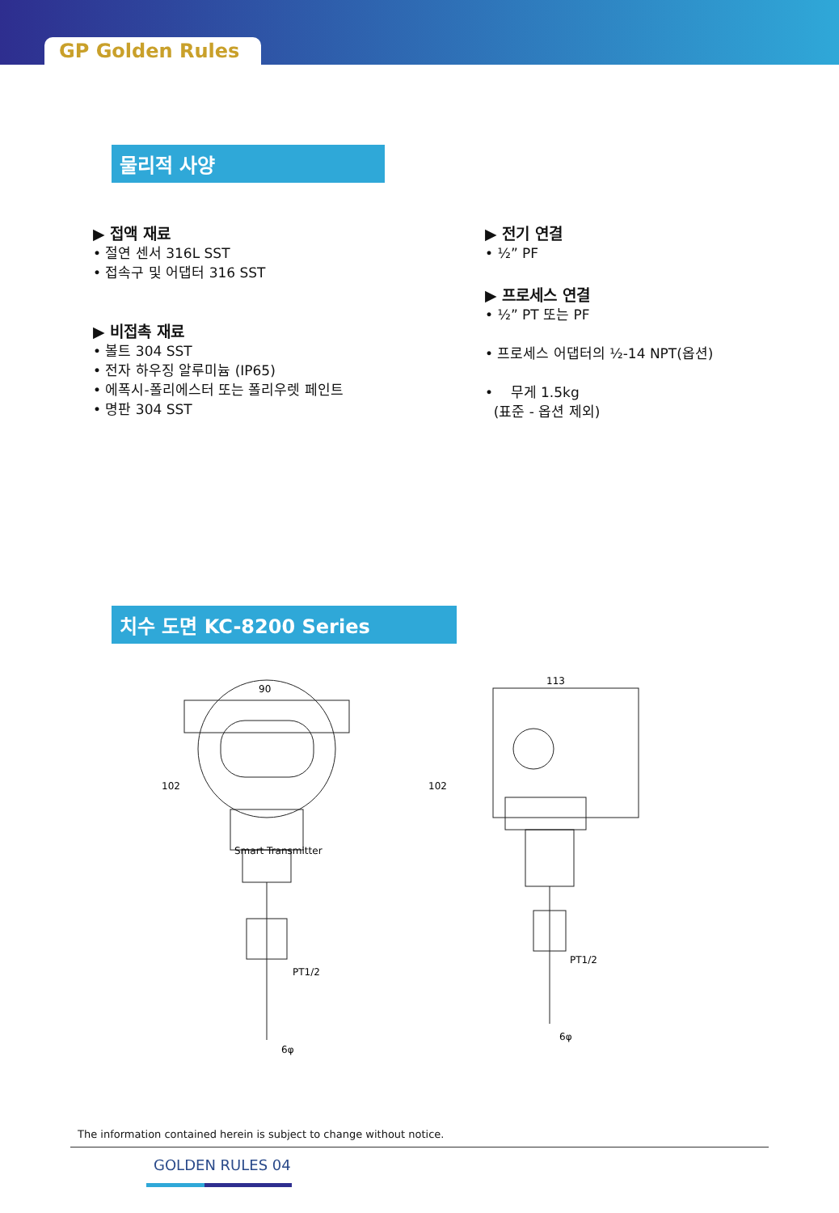GP Golden Rules
물리적 사양
▶ 접액 재료
• 절연 센서 316L SST
• 접속구 및 어댑터 316 SST
▶ 비접촉 재료
• 볼트 304 SST
• 전자 하우징 알루미늄 (IP65)
• 에폭시-폴리에스터 또는 폴리우렛 페인트
• 명판 304 SST
▶ 전기 연결
• ½” PF
▶ 프로세스 연결
• ½” PT 또는 PF
• 프로세스 어댑터의 ½-14 NPT(옵션)
• 무게 1.5kg
(표준 - 옵션 제외)
치수 도면 KC-8200 Series
90
113
102
102
Smart Transmitter
PT1/2
PT1/2
6φ
6φ
The information contained herein is subject to change without notice.
GOLDEN RULES 04